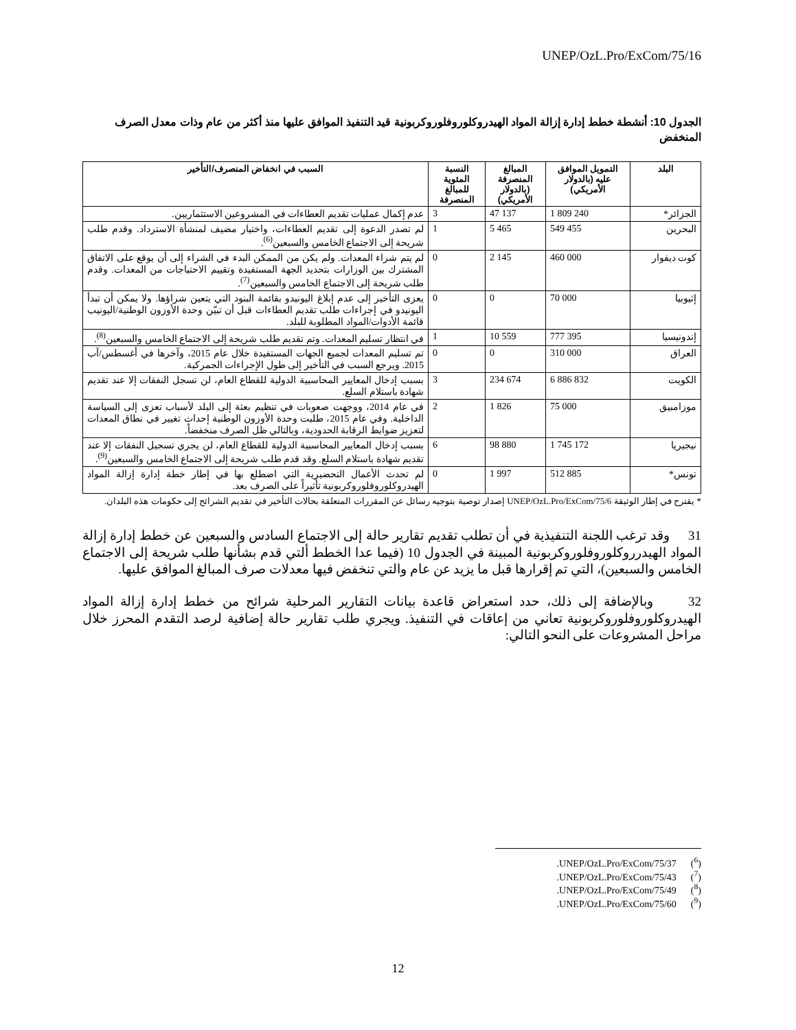UNEP/OzL.Pro/ExCom/75/16
الجدول 10: أنشطة خطط إدارة إزالة المواد الهيدروكلوروفلوروكربونية قيد التنفيذ الموافق عليها منذ أكثر من عام وذات معدل الصرف المنخفض
| البلد | التمويل الموافق عليه (بالدولار الأمريكي) | المبالغ المنصرفة (بالدولار الأمريكي) | النسبة المئوية للمبالغ المنصرفة | السبب في انخفاض المنصرف/التأخير |
| --- | --- | --- | --- | --- |
| الجزائر* | 1 809 240 | 47 137 | 3 | عدم إكمال عمليات تقديم العطاءات في المشروعين الاستثماريين. |
| البحرين | 549 455 | 5 465 | 1 | لم تصدر الدعوة إلى تقديم العطاءات، واختيار مضيف لمنشأة الاسترداد. وقدم طلب شريحة إلى الاجتماع الخامس والسبعين<sup>(6)</sup>. |
| كوت ديفوار | 460 000 | 2 145 | 0 | لم يتم شراء المعدات. ولم يكن من الممكن البدء في الشراء إلى أن يوقع على الاتفاق المشترك بين الوزارات بتحديد الجهة المستفيدة وتقييم الاحتياجات من المعدات. وقدم طلب شريحة إلى الاجتماع الخامس والسبعين<sup>(7)</sup>. |
| إثيوبيا | 70 000 | 0 | 0 | يعزى التأخير إلى عدم إبلاغ اليونيدو بقائمة البنود التي يتعين شراؤها. ولا يمكن أن تبدأ اليونيدو في إجراءات طلب تقديم العطاءات قبل أن تبيّن وحدة الأوزون الوطنية/اليونيب قائمة الأدوات/المواد المطلوبة للبلد. |
| إندونيسيا | 777 395 | 10 559 | 1 | في انتظار تسليم المعدات. وتم تقديم طلب شريحة إلى الاجتماع الخامس والسبعين<sup>(8)</sup>. |
| العراق | 310 000 | 0 | 0 | تم تسليم المعدات لجميع الجهات المستفيدة خلال عام 2015، وآخرها في أغسطس/آب 2015. ويرجع السبب في التأخير إلى طول الإجراءات الجمركية. |
| الكويت | 6 886 832 | 234 674 | 3 | بسبب إدخال المعايير المحاسبية الدولية للقطاع العام، لن تسجل النفقات إلا عند تقديم شهادة باستلام السلع. |
| موزامبيق | 75 000 | 1 826 | 2 | في عام 2014، ووجهت صعوبات في تنظيم بعثة إلى البلد لأسباب تعزى إلى السياسة الداخلية. وفي عام 2015، طلبت وحدة الأوزون الوطنية إحداث تغيير في نطاق المعدات لتعزيز ضوابط الرقابة الحدودية، وبالتالي ظل الصرف منخفضاً. |
| نيجيريا | 1 745 172 | 98 880 | 6 | بسبب إدخال المعايير المحاسبية الدولية للقطاع العام، لن يجري تسجيل النفقات إلا عند تقديم شهادة باستلام السلع. وقد قدم طلب شريحة إلى الاجتماع الخامس والسبعين<sup>(9)</sup>. |
| تونس* | 512 885 | 1 997 | 0 | لم تحدث الأعمال التحضيرية التي اضطلع بها في إطار خطة إدارة إزالة المواد الهيدروكلوروفلوروكربونية تأثيراً على الصرف بعد. |
* يقترح في إطار الوثيقة UNEP/OzL.Pro/ExCom/75/6 إصدار توصية بتوجيه رسائل عن المقررات المتعلقة بحالات التأخير في تقديم الشرائح إلى حكومات هذه البلدان.
31 وقد ترغب اللجنة التنفيذية في أن تطلب تقديم تقارير حالة إلى الاجتماع السادس والسبعين عن خطط إدارة إزالة المواد الهيدرروكلوروفلوروكربونية المبينة في الجدول 10 (فيما عدا الخطط ألتي قدم بشأنها طلب شريحة إلى الاجتماع الخامس والسبعين)، التي تم إقرارها قبل ما يزيد عن عام والتي تنخفض فيها معدلات صرف المبالغ الموافق عليها.
32 وبالإضافة إلى ذلك، حدد استعراض قاعدة بيانات التقارير المرحلية شرائح من خطط إدارة إزالة المواد الهيدروكلوروفلوروكربونية تعاني من إعاقات في التنفيذ. ويجري طلب تقارير حالة إضافية لرصد التقدم المحرز خلال مراحل المشروعات على النحو التالي:
.UNEP/OzL.Pro/ExCom/75/37 (<sup>6</sup>)
.UNEP/OzL.Pro/ExCom/75/43 (<sup>7</sup>)
.UNEP/OzL.Pro/ExCom/75/49 (<sup>8</sup>)
.UNEP/OzL.Pro/ExCom/75/60 (<sup>9</sup>)
12